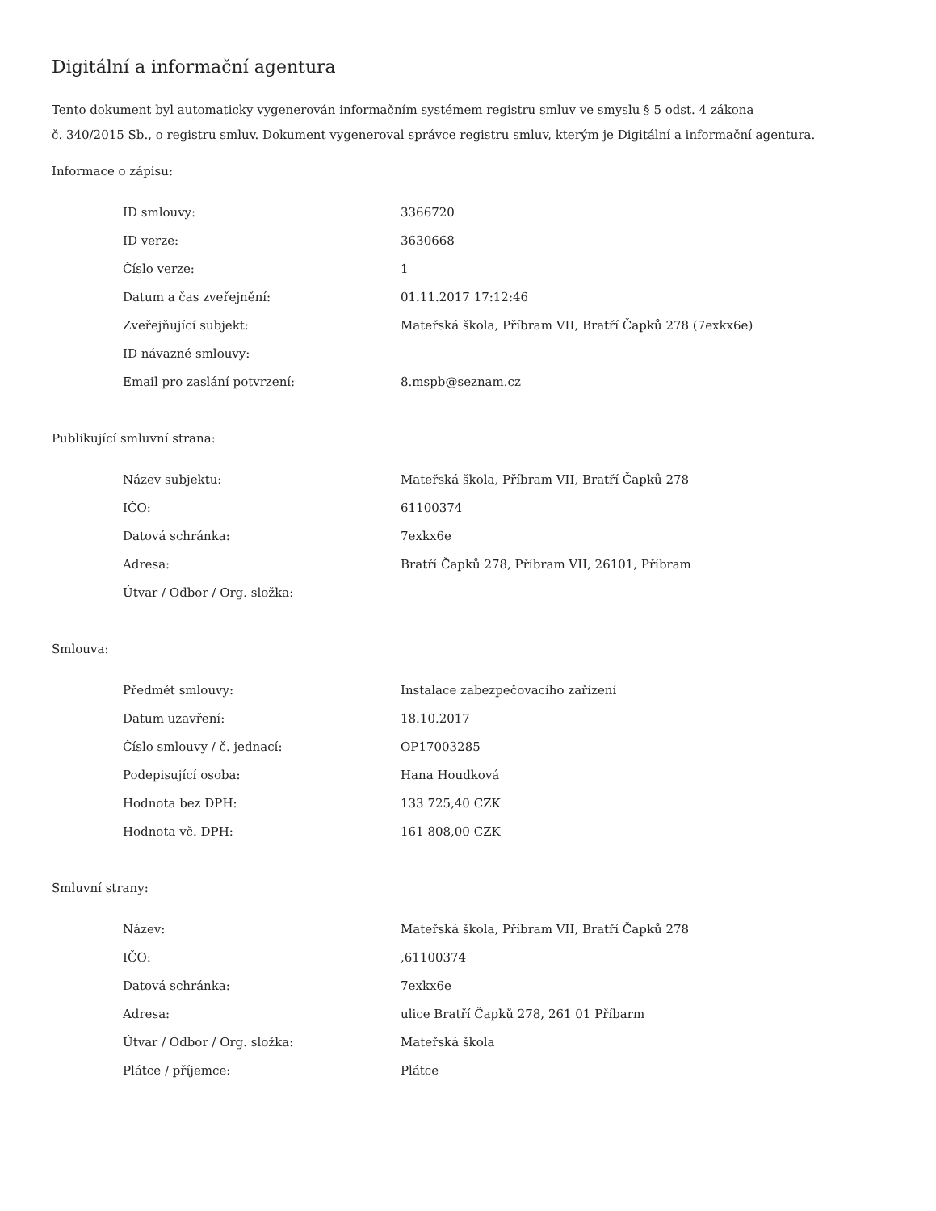Digitální a informační agentura
Tento dokument byl automaticky vygenerován informačním systémem registru smluv ve smyslu § 5 odst. 4 zákona
č. 340/2015 Sb., o registru smluv. Dokument vygeneroval správce registru smluv, kterým je Digitální a informační agentura.
Informace o zápisu:
| ID smlouvy: | 3366720 |
| ID verze: | 3630668 |
| Číslo verze: | 1 |
| Datum a čas zveřejnění: | 01.11.2017 17:12:46 |
| Zveřejňující subjekt: | Mateřská škola, Příbram VII, Bratří Čapků 278 (7exkx6e) |
| ID návazné smlouvy: | |
| Email pro zaslání potvrzení: | 8.mspb@seznam.cz |
Publikující smluvní strana:
| Název subjektu: | Mateřská škola, Příbram VII, Bratří Čapků 278 |
| IČO: | 61100374 |
| Datová schránka: | 7exkx6e |
| Adresa: | Bratří Čapků 278, Příbram VII, 26101, Příbram |
| Útvar / Odbor / Org. složka: | |
Smlouva:
| Předmět smlouvy: | Instalace zabezpečovacího zařízení |
| Datum uzavření: | 18.10.2017 |
| Číslo smlouvy / č. jednací: | OP17003285 |
| Podepisující osoba: | Hana Houdková |
| Hodnota bez DPH: | 133 725,40 CZK |
| Hodnota vč. DPH: | 161 808,00 CZK |
Smluvní strany:
| Název: | Mateřská škola, Příbram VII, Bratří Čapků 278 |
| IČO: | ,61100374 |
| Datová schránka: | 7exkx6e |
| Adresa: | ulice Bratří Čapků 278, 261 01 Příbarm |
| Útvar / Odbor / Org. složka: | Mateřská škola |
| Plátce / příjemce: | Plátce |